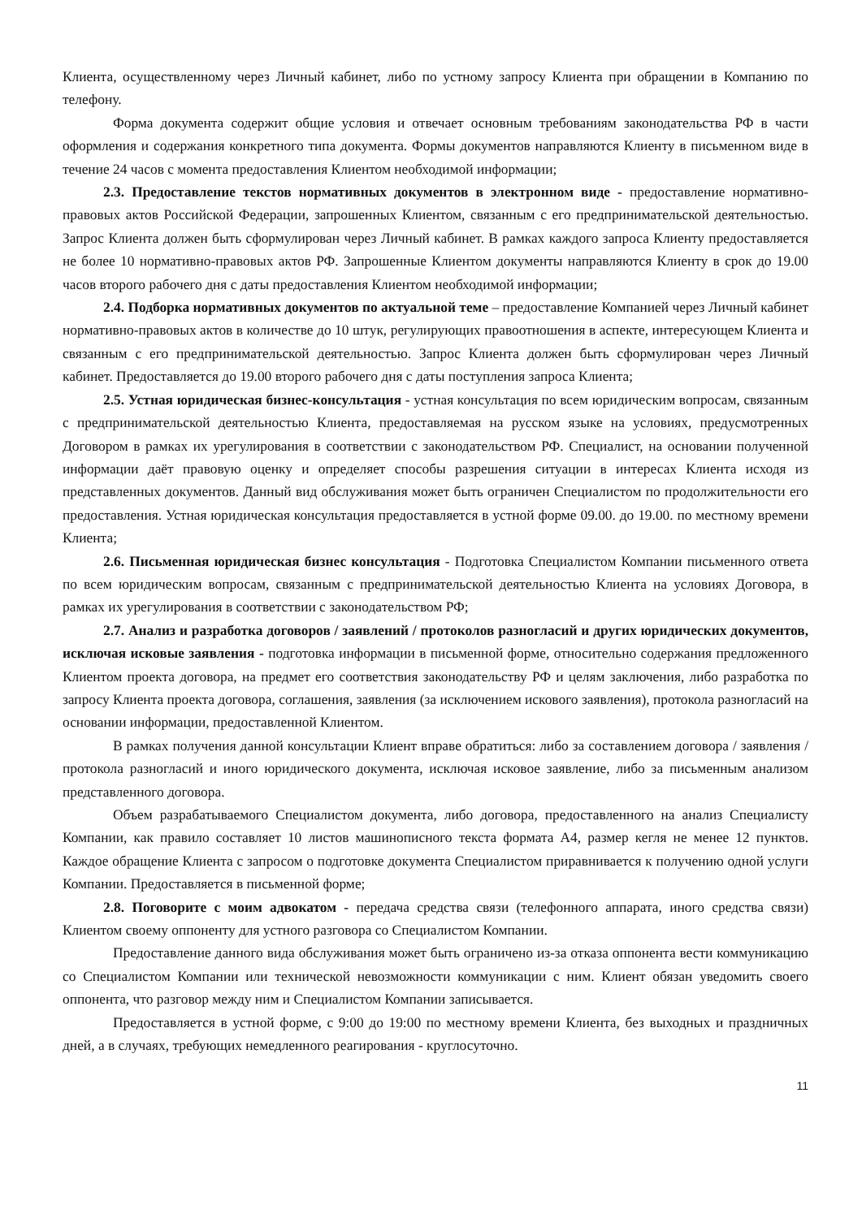Клиента, осуществленному через Личный кабинет, либо по устному запросу Клиента при обращении в Компанию по телефону.
Форма документа содержит общие условия и отвечает основным требованиям законодательства РФ в части оформления и содержания конкретного типа документа. Формы документов направляются Клиенту в письменном виде в течение 24 часов с момента предоставления Клиентом необходимой информации;
2.3. Предоставление текстов нормативных документов в электронном виде - предоставление нормативно-правовых актов Российской Федерации, запрошенных Клиентом, связанным с его предпринимательской деятельностью. Запрос Клиента должен быть сформулирован через Личный кабинет. В рамках каждого запроса Клиенту предоставляется не более 10 нормативно-правовых актов РФ. Запрошенные Клиентом документы направляются Клиенту в срок до 19.00 часов второго рабочего дня с даты предоставления Клиентом необходимой информации;
2.4. Подборка нормативных документов по актуальной теме – предоставление Компанией через Личный кабинет нормативно-правовых актов в количестве до 10 штук, регулирующих правоотношения в аспекте, интересующем Клиента и связанным с его предпринимательской деятельностью. Запрос Клиента должен быть сформулирован через Личный кабинет. Предоставляется до 19.00 второго рабочего дня с даты поступления запроса Клиента;
2.5. Устная юридическая бизнес-консультация - устная консультация по всем юридическим вопросам, связанным с предпринимательской деятельностью Клиента, предоставляемая на русском языке на условиях, предусмотренных Договором в рамках их урегулирования в соответствии с законодательством РФ. Специалист, на основании полученной информации даёт правовую оценку и определяет способы разрешения ситуации в интересах Клиента исходя из представленных документов. Данный вид обслуживания может быть ограничен Специалистом по продолжительности его предоставления. Устная юридическая консультация предоставляется в устной форме 09.00. до 19.00. по местному времени Клиента;
2.6. Письменная юридическая бизнес консультация - Подготовка Специалистом Компании письменного ответа по всем юридическим вопросам, связанным с предпринимательской деятельностью Клиента на условиях Договора, в рамках их урегулирования в соответствии с законодательством РФ;
2.7. Анализ и разработка договоров / заявлений / протоколов разногласий и других юридических документов, исключая исковые заявления - подготовка информации в письменной форме, относительно содержания предложенного Клиентом проекта договора, на предмет его соответствия законодательству РФ и целям заключения, либо разработка по запросу Клиента проекта договора, соглашения, заявления (за исключением искового заявления), протокола разногласий на основании информации, предоставленной Клиентом.
В рамках получения данной консультации Клиент вправе обратиться: либо за составлением договора / заявления / протокола разногласий и иного юридического документа, исключая исковое заявление, либо за письменным анализом представленного договора.
Объем разрабатываемого Специалистом документа, либо договора, предоставленного на анализ Специалисту Компании, как правило составляет 10 листов машинописного текста формата А4, размер кегля не менее 12 пунктов. Каждое обращение Клиента с запросом о подготовке документа Специалистом приравнивается к получению одной услуги Компании. Предоставляется в письменной форме;
2.8. Поговорите с моим адвокатом - передача средства связи (телефонного аппарата, иного средства связи) Клиентом своему оппоненту для устного разговора со Специалистом Компании.
Предоставление данного вида обслуживания может быть ограничено из-за отказа оппонента вести коммуникацию со Специалистом Компании или технической невозможности коммуникации с ним. Клиент обязан уведомить своего оппонента, что разговор между ним и Специалистом Компании записывается.
Предоставляется в устной форме, с 9:00 до 19:00 по местному времени Клиента, без выходных и праздничных дней, а в случаях, требующих немедленного реагирования - круглосуточно.
11